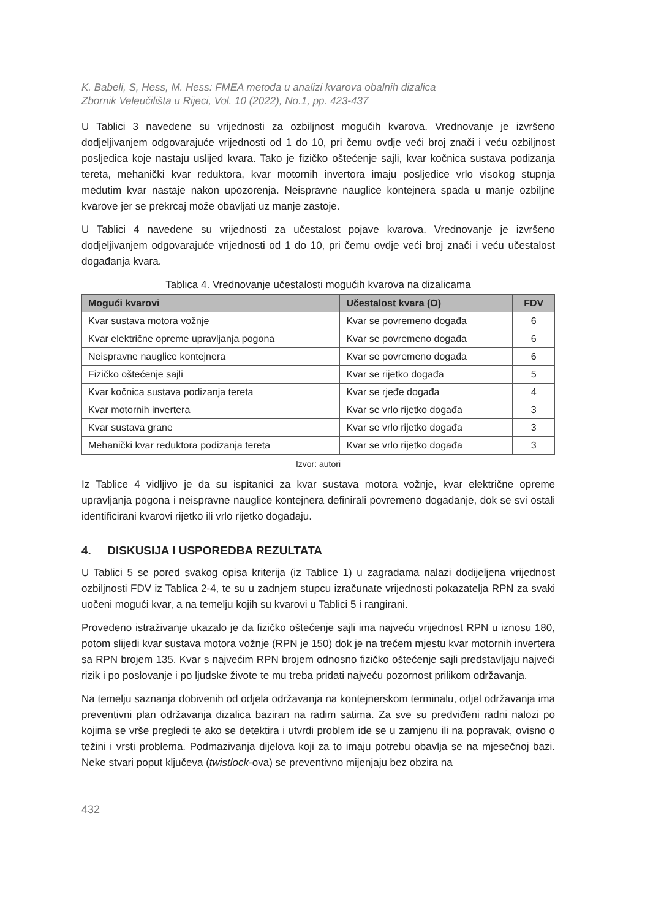K. Babeli, S, Hess, M. Hess: FMEA metoda u analizi kvarova obalnih dizalica
Zbornik Veleučilišta u Rijeci, Vol. 10 (2022), No.1, pp. 423-437
U Tablici 3 navedene su vrijednosti za ozbiljnost mogućih kvarova. Vrednovanje je izvršeno dodjeljivanjem odgovarajuće vrijednosti od 1 do 10, pri čemu ovdje veći broj znači i veću ozbiljnost posljedica koje nastaju uslijed kvara. Tako je fizičko oštećenje sajli, kvar kočnica sustava podizanja tereta, mehanički kvar reduktora, kvar motornih invertora imaju posljedice vrlo visokog stupnja međutim kvar nastaje nakon upozorenja. Neispravne nauglice kontejnera spada u manje ozbiljne kvarove jer se prekrcaj može obavljati uz manje zastoje.
U Tablici 4 navedene su vrijednosti za učestalost pojave kvarova. Vrednovanje je izvršeno dodjeljivanjem odgovarajuće vrijednosti od 1 do 10, pri čemu ovdje veći broj znači i veću učestalost događanja kvara.
Tablica 4. Vrednovanje učestalosti mogućih kvarova na dizalicama
| Mogući kvarovi | Učestalost kvara (O) | FDV |
| --- | --- | --- |
| Kvar sustava motora vožnje | Kvar se povremeno događa | 6 |
| Kvar električne opreme upravljanja pogona | Kvar se povremeno događa | 6 |
| Neispravne nauglice kontejnera | Kvar se povremeno događa | 6 |
| Fizičko oštećenje sajli | Kvar se rijetko događa | 5 |
| Kvar kočnica sustava podizanja tereta | Kvar se rjeđe događa | 4 |
| Kvar motornih invertera | Kvar se vrlo rijetko događa | 3 |
| Kvar sustava grane | Kvar se vrlo rijetko događa | 3 |
| Mehanički kvar reduktora podizanja tereta | Kvar se vrlo rijetko događa | 3 |
Izvor: autori
Iz Tablice 4 vidljivo je da su ispitanici za kvar sustava motora vožnje, kvar električne opreme upravljanja pogona i neispravne nauglice kontejnera definirali povremeno događanje, dok se svi ostali identificirani kvarovi rijetko ili vrlo rijetko događaju.
4. DISKUSIJA I USPOREDBA REZULTATA
U Tablici 5 se pored svakog opisa kriterija (iz Tablice 1) u zagradama nalazi dodijeljena vrijednost ozbiljnosti FDV iz Tablica 2-4, te su u zadnjem stupcu izračunate vrijednosti pokazatelja RPN za svaki uočeni mogući kvar, a na temelju kojih su kvarovi u Tablici 5 i rangirani.
Provedeno istraživanje ukazalo je da fizičko oštećenje sajli ima najveću vrijednost RPN u iznosu 180, potom slijedi kvar sustava motora vožnje (RPN je 150) dok je na trećem mjestu kvar motornih invertera sa RPN brojem 135. Kvar s najvećim RPN brojem odnosno fizičko oštećenje sajli predstavljaju najveći rizik i po poslovanje i po ljudske živote te mu treba pridati najveću pozornost prilikom održavanja.
Na temelju saznanja dobivenih od odjela održavanja na kontejnerskom terminalu, odjel održavanja ima preventivni plan održavanja dizalica baziran na radim satima. Za sve su predviđeni radni nalozi po kojima se vrše pregledi te ako se detektira i utvrdi problem ide se u zamjenu ili na popravak, ovisno o težini i vrsti problema. Podmazivanja dijelova koji za to imaju potrebu obavlja se na mjesečnoj bazi. Neke stvari poput ključeva (twistlock-ova) se preventivno mijenjaju bez obzira na
432